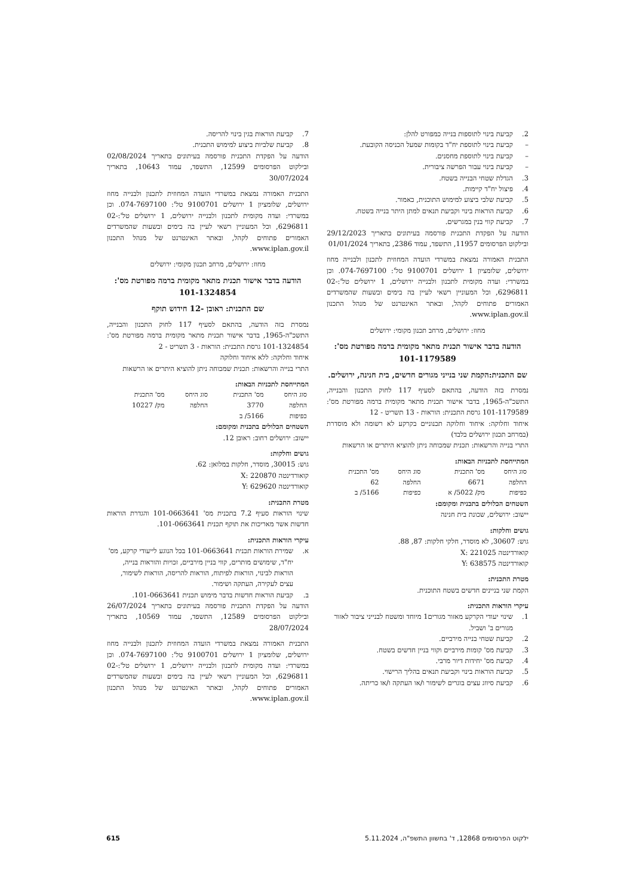2. קביעת בינוי לתוספות בנייה כמפורט להלן:
– קביעת בינוי לתוספת יח"ד בקומות שמעל הכניסה הקובעת.
– קביעת בינוי לתוספת מחסנים.
– קביעת בינוי עבור הפרשה ציבורית.
3. הגדלת שטחי הבנייה בשטח.
4. פיצול יח"ד קיימות.
5. קביעת שלבי ביצוע למימוש התוכנית, כאמור.
6. קביעת הוראות בינוי וקביעת תנאים למתן היתר בנייה בשטח.
7. קביעת קווי בנין במגרשים.
הודעה על הפקדת התכנית פורסמה בעיתונים בתאריך 29/12/2023 ובילקוט הפרסומים 11957, התשפד, עמוד 2386, בתאריך 01/01/2024
התכנית האמורה נמצאת במשרדי הועדה המחוזית לתכנון ולבנייה מחוז ירושלים, שלומציון 1 ירושלים 9100701 טל': 074-7697100. וכן במשרדי: ועדה מקומית לתכנון ולבנייה ירושלים, 1 ירושלים טל':02-6296811, וכל המעוניין רשאי לעיין בה בימים ובשעות שהמשרדים האמורים פתוחים לקהל, ובאתר האינטרנט של מנהל התכנון www.iplan.gov.il.
מחוז: ירושלים, מרחב תכנון מקומי: ירושלים
הודעה בדבר אישור תכנית מתאר מקומית ברמה מפורטת מס': 101-1179589
שם התכנית:הקמת שני בנייני מגורים חדשים, בית חנינה, ירושלים.
נמסרת בזה הודעה, בהתאם לסעיף 117 לחוק התכנון והבנייה, התשכ"ה-1965, בדבר אישור תכנית מתאר מקומית ברמה מפורטת מס': 101-1179589 גרסת התכנית: הוראות - 13 תשריט - 12
איחוד וחלוקה: איחוד וחלוקה תכנוניים בקרקע לא רשומה ולא מוסדרת (במרחב תכנון ירושלים בלבד)
התרי בנייה והרשאות: תכנית שמכוחה ניתן להוציא היתרים או הרשאות
המתייחסת לתכניות הבאות:
| סוג היחס | מס' התכנית | סוג היחס | מס' התכנית |
| --- | --- | --- | --- |
| החלפה | 6671 | החלפה | 62 |
| כפיפות | מק/ 5022/ א | כפיפות | 5166/ ב |
השטחים הכלולים בתכנית ומקומם:
יישוב: ירושלים, שכונת בית חנינה
גושים וחלקות:
גוש: 30607, לא מוסדר, חלקי חלקות: 87, 88.
קואורדינטה X: 221025
קואורדינטה Y: 638575
מטרת התכנית:
הקמת שני בניינים חדשים בשטח התוכנית.
עיקרי הוראות התכנית:
1. שינוי יעודי הקרקע מאזור מגורים1 מיוחד ומשטח לבנייני ציבור לאזור מגורים ב' ושביל.
2. קביעת שטחי בנייה מירביים.
3. קביעת מס' קומות מירביים וקווי בניין חדשים בשטח.
4. קביעת מס' יחידות דיור מרבי.
5. קביעת הוראות בינוי וקביעת תנאים בהליך הרישוי.
6. קביעת סיווג עצים בוגרים לשימור ו/או העתקה ו/או כריתה.
7. קביעת הוראות בגין בינוי להריסה.
8. קביעת שלביות ביצוע למימוש התכנית.
הודעה על הפקדת התכנית פורסמה בעיתונים בתאריך 02/08/2024 ובילקוט הפרסומים 12599, התשפד, עמוד 10643, בתאריך 30/07/2024
התכנית האמורה נמצאת במשרדי הועדה המחוזית לתכנון ולבנייה מחוז ירושלים, שלומציון 1 ירושלים 9100701 טל': 074-7697100. וכן במשרדי: ועדה מקומית לתכנון ולבנייה ירושלים, 1 ירושלים טל':02-6296811, וכל המעוניין רשאי לעיין בה בימים ובשעות שהמשרדים האמורים פתוחים לקהל, ובאתר האינטרנט של מנהל התכנון www.iplan.gov.il.
מחוז: ירושלים, מרחב תכנון מקומי: ירושלים
הודעה בדבר אישור תכנית מתאר מקומית ברמה מפורטת מס': 101-1324854
שם התכנית: ראובן -12 חידוש תוקף
נמסרת בזה הודעה, בהתאם לסעיף 117 לחוק התכנון והבנייה, התשכ"ה-1965, בדבר אישור תכנית מתאר מקומית ברמה מפורטת מס': 101-1324854 גרסת התכנית: הוראות - 3 תשריט - 2
איחוד וחלוקה: ללא איחוד וחלוקה
התרי בנייה והרשאות: תכנית שמכוחה ניתן להוציא היתרים או הרשאות
המתייחסת לתכניות הבאות:
| סוג היחס | מס' התכנית | סוג היחס | מס' התכנית |
| --- | --- | --- | --- |
| החלפה | 3770 | החלפה | מק/ 10227 |
| כפיפות | 5166/ ב | | |
השטחים הכלולים בתכנית ומקומם:
יישוב: ירושלים רחוב: ראובן 12.
גושים וחלקות:
גוש: 30015, מוסדר, חלקות במלואן: 62.
קואורדינטה X: 220870
קואורדינטה Y: 629620
מטרת התכנית:
שינוי הוראות סעיף 7.2 בתכנית מס' 101-0663641 והגדרת הוראות חדשות אשר מאריכות את תוקף תכנית 101-0663641.
עיקרי הוראות התכנית:
א. שמירת הוראות תכנית 101-0663641 בכל הנוגע לייעודי קרקע, מס' יח"ד, שימושים מותרים, קווי בניין מירביים, זכויות והוראות בנייה, הוראות לבינוי, הוראות לפיתוח, הוראות להריסה, הוראות לשימור, עצים לעקירה, העתקה ושימור.
ב. קביעת הוראות חדשות בדבר מימוש תכנית 101-0663641.
הודעה על הפקדת התכנית פורסמה בעיתונים בתאריך 26/07/2024 ובילקוט הפרסומים 12589, התשפד, עמוד 10569, בתאריך 28/07/2024
התכנית האמורה נמצאת במשרדי הועדה המחוזית לתכנון ולבנייה מחוז ירושלים, שלומציון 1 ירושלים 9100701 טל': 074-7697100. וכן במשרדי: ועדה מקומית לתכנון ולבנייה ירושלים, 1 ירושלים טל':02-6296811, וכל המעוניין רשאי לעיין בה בימים ובשעות שהמשרדים האמורים פתוחים לקהל, ובאתר האינטרנט של מנהל התכנון www.iplan.gov.il.
ילקוט הפרסומים 12868, ד' בחשוון התשפ"ה, 5.11.2024 615